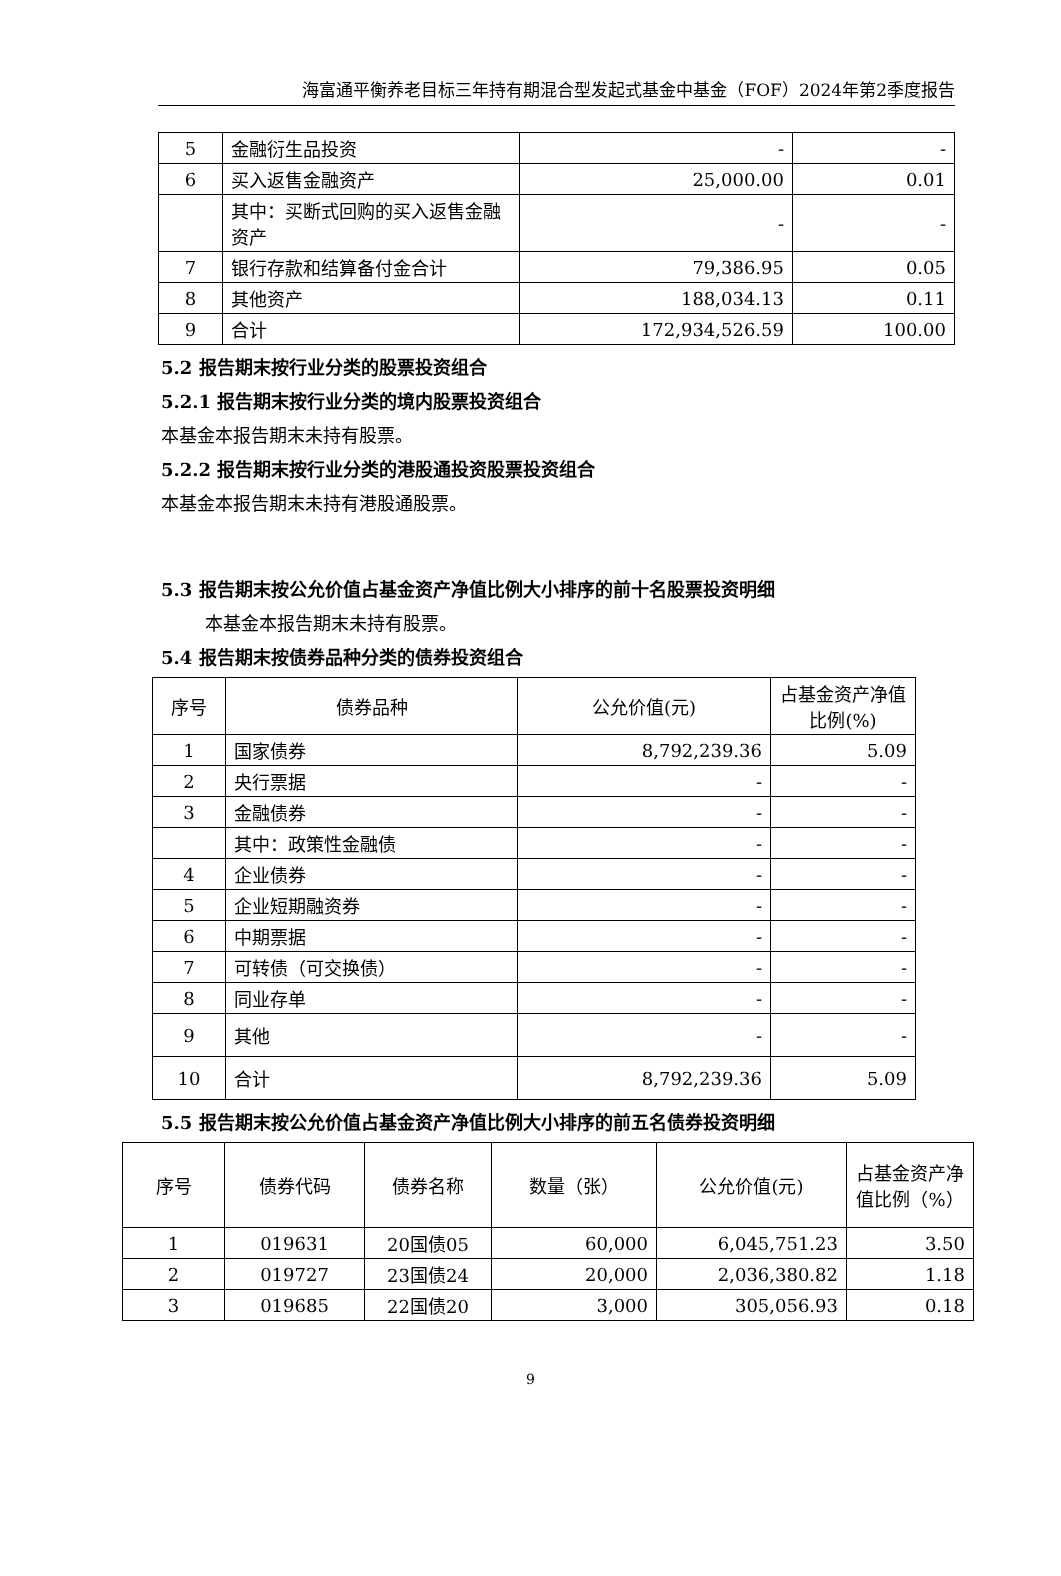海富通平衡养老目标三年持有期混合型发起式基金中基金（FOF）2024年第2季度报告
| 5 | 金融衍生品投资 | - | - |
| 6 | 买入返售金融资产 | 25,000.00 | 0.01 |
| | 其中：买断式回购的买入返售金融资产 | - | - |
| 7 | 银行存款和结算备付金合计 | 79,386.95 | 0.05 |
| 8 | 其他资产 | 188,034.13 | 0.11 |
| 9 | 合计 | 172,934,526.59 | 100.00 |
5.2 报告期末按行业分类的股票投资组合
5.2.1 报告期末按行业分类的境内股票投资组合
本基金本报告期末未持有股票。
5.2.2 报告期末按行业分类的港股通投资股票投资组合
本基金本报告期末未持有港股通股票。
5.3 报告期末按公允价值占基金资产净值比例大小排序的前十名股票投资明细
本基金本报告期末未持有股票。
5.4 报告期末按债券品种分类的债券投资组合
| 序号 | 债券品种 | 公允价值(元) | 占基金资产净值比例(%) |
| 1 | 国家债券 | 8,792,239.36 | 5.09 |
| 2 | 央行票据 | - | - |
| 3 | 金融债券 | - | - |
| | 其中：政策性金融债 | - | - |
| 4 | 企业债券 | - | - |
| 5 | 企业短期融资券 | - | - |
| 6 | 中期票据 | - | - |
| 7 | 可转债（可交换债） | - | - |
| 8 | 同业存单 | - | - |
| 9 | 其他 | - | - |
| 10 | 合计 | 8,792,239.36 | 5.09 |
5.5 报告期末按公允价值占基金资产净值比例大小排序的前五名债券投资明细
| 序号 | 债券代码 | 债券名称 | 数量（张） | 公允价值(元) | 占基金资产净值比例（%） |
| 1 | 019631 | 20国债05 | 60,000 | 6,045,751.23 | 3.50 |
| 2 | 019727 | 23国债24 | 20,000 | 2,036,380.82 | 1.18 |
| 3 | 019685 | 22国债20 | 3,000 | 305,056.93 | 0.18 |
9